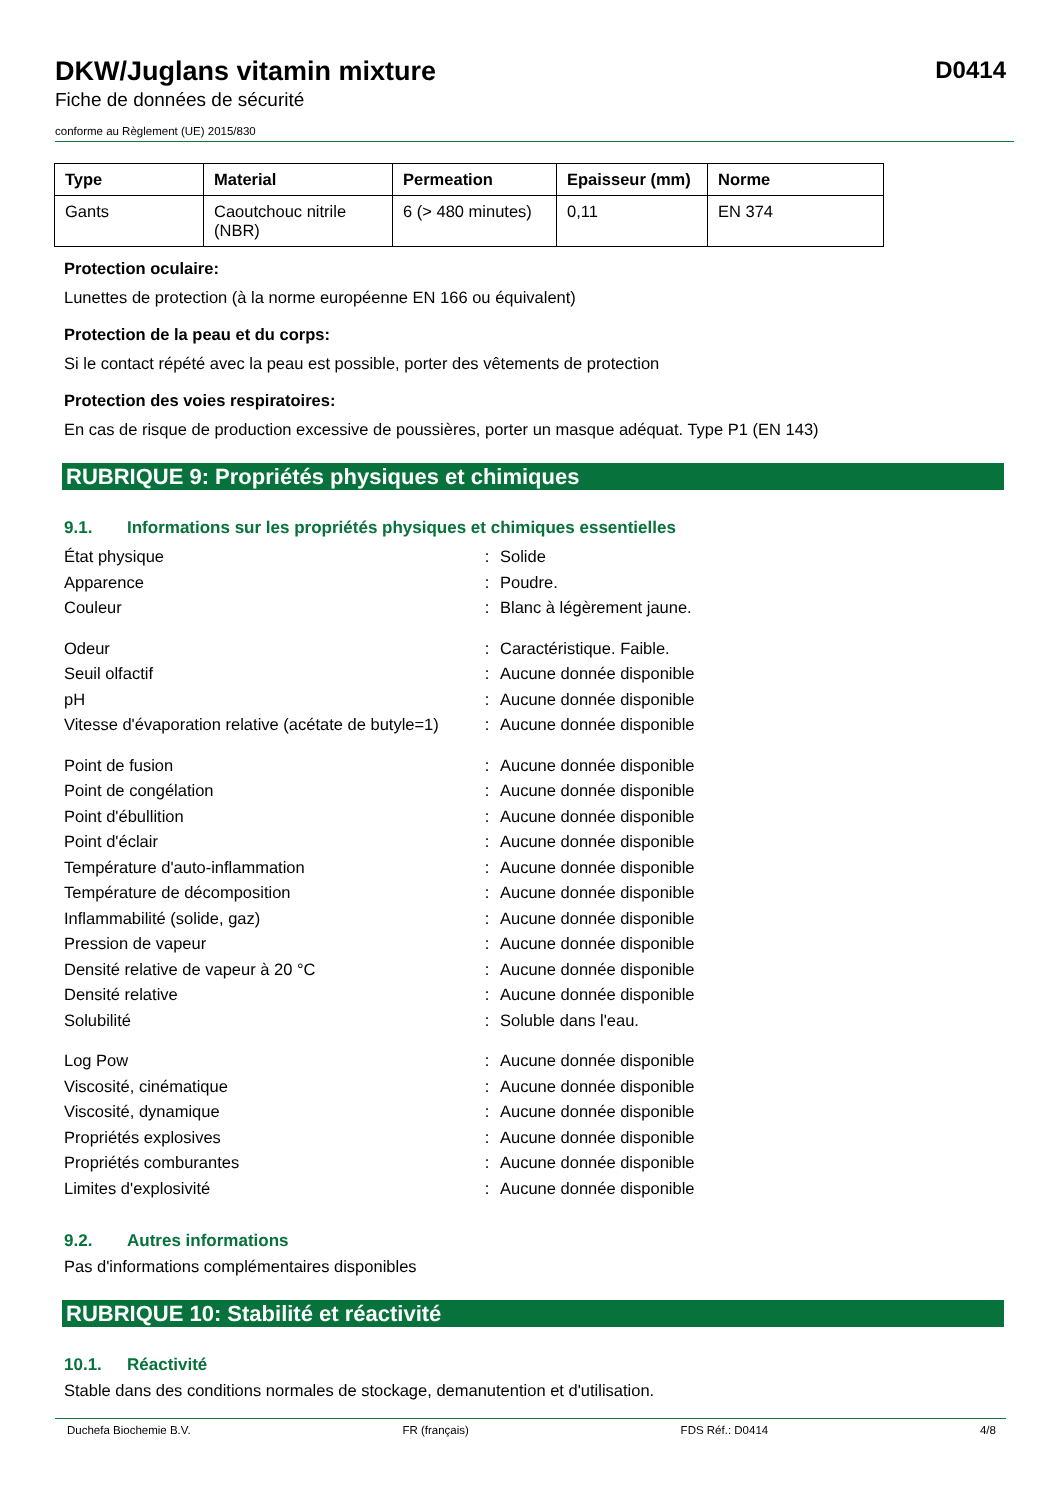DKW/Juglans vitamin mixture
Fiche de données de sécurité
conforme au Règlement (UE) 2015/830
D0414
| Type | Material | Permeation | Epaisseur (mm) | Norme |
| --- | --- | --- | --- | --- |
| Gants | Caoutchouc nitrile (NBR) | 6 (> 480 minutes) | 0,11 | EN 374 |
Protection oculaire:
Lunettes de protection (à la norme européenne EN 166 ou équivalent)
Protection de la peau et du corps:
Si le contact répété avec la peau est possible, porter des vêtements de protection
Protection des voies respiratoires:
En cas de risque de production excessive de poussières, porter un masque adéquat. Type P1 (EN 143)
RUBRIQUE 9: Propriétés physiques et chimiques
9.1. Informations sur les propriétés physiques et chimiques essentielles
| État physique | : | Solide |
| Apparence | : | Poudre. |
| Couleur | : | Blanc à légèrement jaune. |
| Odeur | : | Caractéristique. Faible. |
| Seuil olfactif | : | Aucune donnée disponible |
| pH | : | Aucune donnée disponible |
| Vitesse d'évaporation relative (acétate de butyle=1) | : | Aucune donnée disponible |
| Point de fusion | : | Aucune donnée disponible |
| Point de congélation | : | Aucune donnée disponible |
| Point d'ébullition | : | Aucune donnée disponible |
| Point d'éclair | : | Aucune donnée disponible |
| Température d'auto-inflammation | : | Aucune donnée disponible |
| Température de décomposition | : | Aucune donnée disponible |
| Inflammabilité (solide, gaz) | : | Aucune donnée disponible |
| Pression de vapeur | : | Aucune donnée disponible |
| Densité relative de vapeur à 20 °C | : | Aucune donnée disponible |
| Densité relative | : | Aucune donnée disponible |
| Solubilité | : | Soluble dans l'eau. |
| Log Pow | : | Aucune donnée disponible |
| Viscosité, cinématique | : | Aucune donnée disponible |
| Viscosité, dynamique | : | Aucune donnée disponible |
| Propriétés explosives | : | Aucune donnée disponible |
| Propriétés comburantes | : | Aucune donnée disponible |
| Limites d'explosivité | : | Aucune donnée disponible |
9.2. Autres informations
Pas d'informations complémentaires disponibles
RUBRIQUE 10: Stabilité et réactivité
10.1. Réactivité
Stable dans des conditions normales de stockage, demanutention et d'utilisation.
Duchefa Biochemie B.V. FR (français) FDS Réf.: D0414 4/8